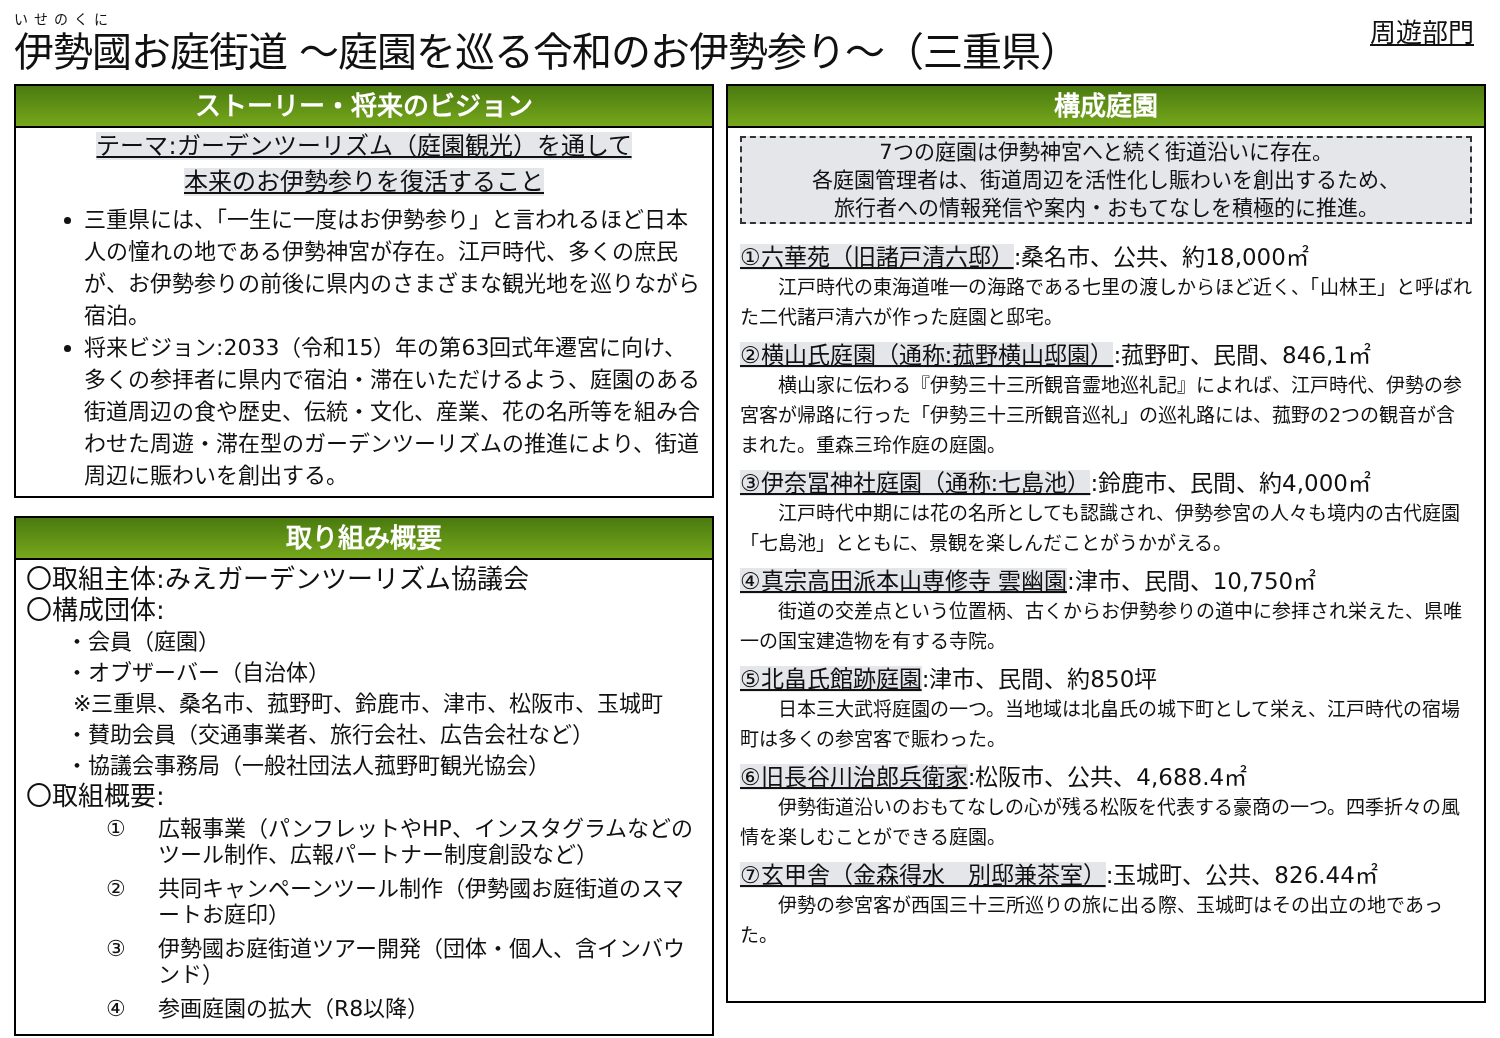いせのくに
伊勢國お庭街道 ～庭園を巡る令和のお伊勢参り～（三重県）
周遊部門
ストーリー・将来のビジョン
テーマ:ガーデンツーリズム（庭園観光）を通して
本来のお伊勢参りを復活すること
三重県には、「一生に一度はお伊勢参り」と言われるほど日本人の憧れの地である伊勢神宮が存在。江戸時代、多くの庶民が、お伊勢参りの前後に県内のさまざまな観光地を巡りながら宿泊。
将来ビジョン:2033（令和15）年の第63回式年遷宮に向け、多くの参拝者に県内で宿泊・滞在いただけるよう、庭園のある街道周辺の食や歴史、伝統・文化、産業、花の名所等を組み合わせた周遊・滞在型のガーデンツーリズムの推進により、街道周辺に賑わいを創出する。
取り組み概要
〇取組主体:みえガーデンツーリズム協議会
〇構成団体:
・会員（庭園）
・オブザーバー（自治体）
※三重県、桑名市、菰野町、鈴鹿市、津市、松阪市、玉城町
・賛助会員（交通事業者、旅行会社、広告会社など）
・協議会事務局（一般社団法人菰野町観光協会）
〇取組概要:
① 広報事業（パンフレットやHP、インスタグラムなどのツール制作、広報パートナー制度創設など）
② 共同キャンペーンツール制作（伊勢國お庭街道のスマートお庭印）
③ 伊勢國お庭街道ツアー開発（団体・個人、含インバウンド）
④ 参画庭園の拡大（R8以降）
構成庭園
7つの庭園は伊勢神宮へと続く街道沿いに存在。
各庭園管理者は、街道周辺を活性化し賑わいを創出するため、
旅行者への情報発信や案内・おもてなしを積極的に推進。
①六華苑（旧諸戸清六邸）:桑名市、公共、約18,000㎡
江戸時代の東海道唯一の海路である七里の渡しからほど近く、「山林王」と呼ばれた二代諸戸清六が作った庭園と邸宅。
②横山氏庭園（通称:菰野横山邸園）:菰野町、民間、846,1㎡
横山家に伝わる『伊勢三十三所観音霊地巡礼記』によれば、江戸時代、伊勢の参宮客が帰路に行った「伊勢三十三所観音巡礼」の巡礼路には、菰野の2つの観音が含まれた。重森三玲作庭の庭園。
③伊奈冨神社庭園（通称:七島池）:鈴鹿市、民間、約4,000㎡
江戸時代中期には花の名所としても認識され、伊勢参宮の人々も境内の古代庭園「七島池」とともに、景観を楽しんだことがうかがえる。
④真宗高田派本山専修寺 雲幽園:津市、民間、10,750㎡
街道の交差点という位置柄、古くからお伊勢参りの道中に参拝され栄えた、県唯一の国宝建造物を有する寺院。
⑤北畠氏館跡庭園:津市、民間、約850坪
日本三大武将庭園の一つ。当地域は北畠氏の城下町として栄え、江戸時代の宿場町は多くの参宮客で賑わった。
⑥旧長谷川治郎兵衛家:松阪市、公共、4,688.4㎡
伊勢街道沿いのおもてなしの心が残る松阪を代表する豪商の一つ。四季折々の風情を楽しむことができる庭園。
⑦玄甲舎（金森得水　別邸兼茶室）:玉城町、公共、826.44㎡
伊勢の参宮客が西国三十三所巡りの旅に出る際、玉城町はその出立の地であった。